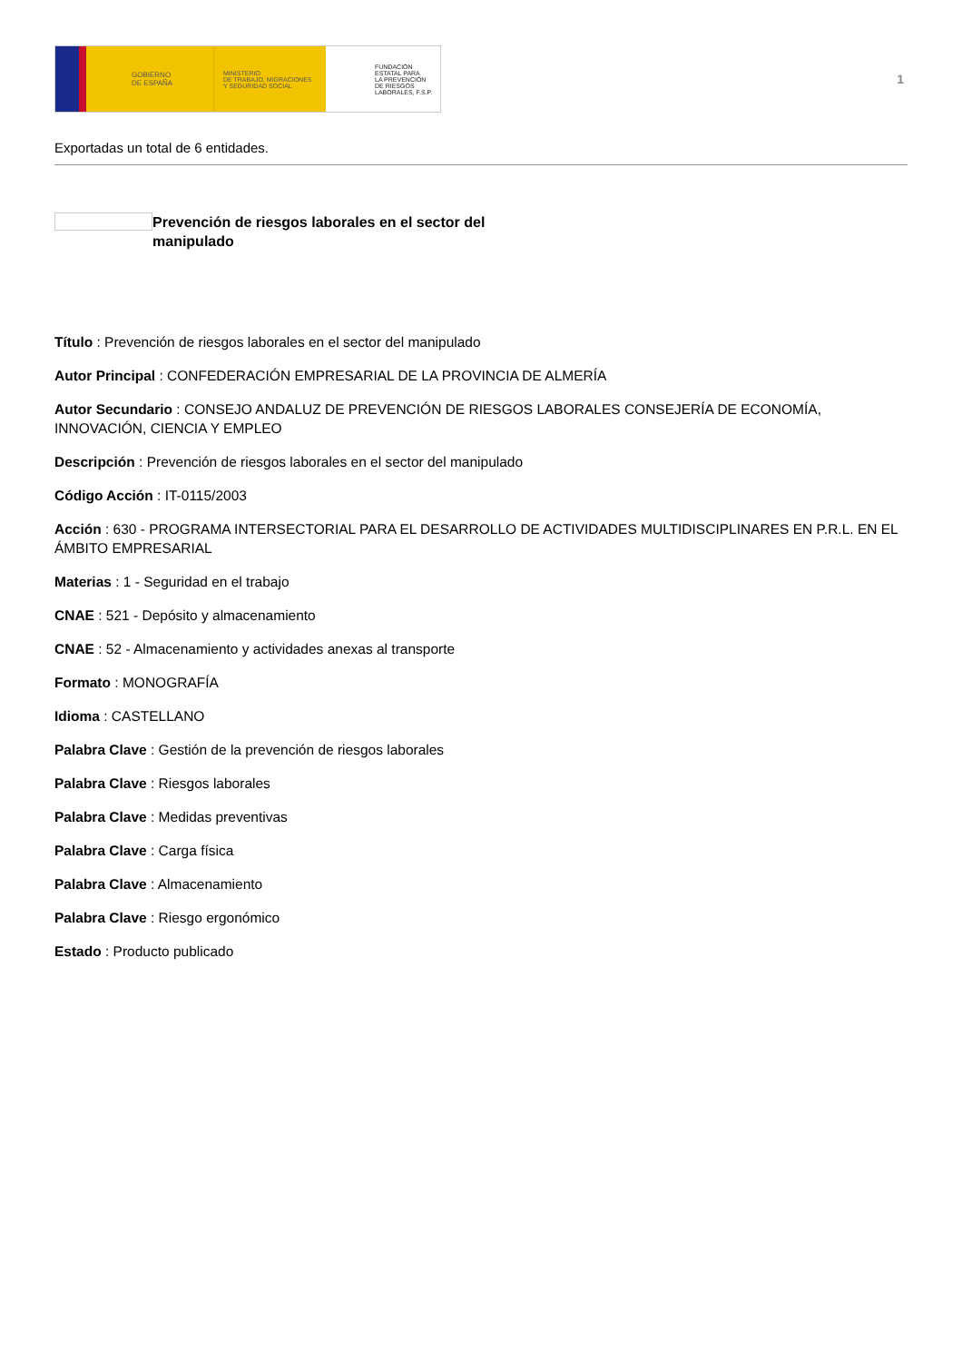GOBIERNO
DE ESPAÑA
MINISTERIO
DE TRABAJO, MIGRACIONES
Y SEGURIDAD SOCIAL
FUNDACIÓN
ESTATAL PARA
LA PREVENCIÓN
DE RIESGOS
LABORALES, F.S.P.
1
Exportadas un total de 6 entidades.
Prevención de riesgos laborales en el sector del manipulado
Título : Prevención de riesgos laborales en el sector del manipulado
Autor Principal : CONFEDERACIÓN EMPRESARIAL DE LA PROVINCIA DE ALMERÍA
Autor Secundario : CONSEJO ANDALUZ DE PREVENCIÓN DE RIESGOS LABORALES CONSEJERÍA DE ECONOMÍA, INNOVACIÓN, CIENCIA Y EMPLEO
Descripción : Prevención de riesgos laborales en el sector del manipulado
Código Acción : IT-0115/2003
Acción : 630 - PROGRAMA INTERSECTORIAL PARA EL DESARROLLO DE ACTIVIDADES MULTIDISCIPLINARES EN P.R.L. EN EL ÁMBITO EMPRESARIAL
Materias : 1 - Seguridad en el trabajo
CNAE : 521 - Depósito y almacenamiento
CNAE : 52 - Almacenamiento y actividades anexas al transporte
Formato : MONOGRAFÍA
Idioma : CASTELLANO
Palabra Clave : Gestión de la prevención de riesgos laborales
Palabra Clave : Riesgos laborales
Palabra Clave : Medidas preventivas
Palabra Clave : Carga física
Palabra Clave : Almacenamiento
Palabra Clave : Riesgo ergonómico
Estado : Producto publicado